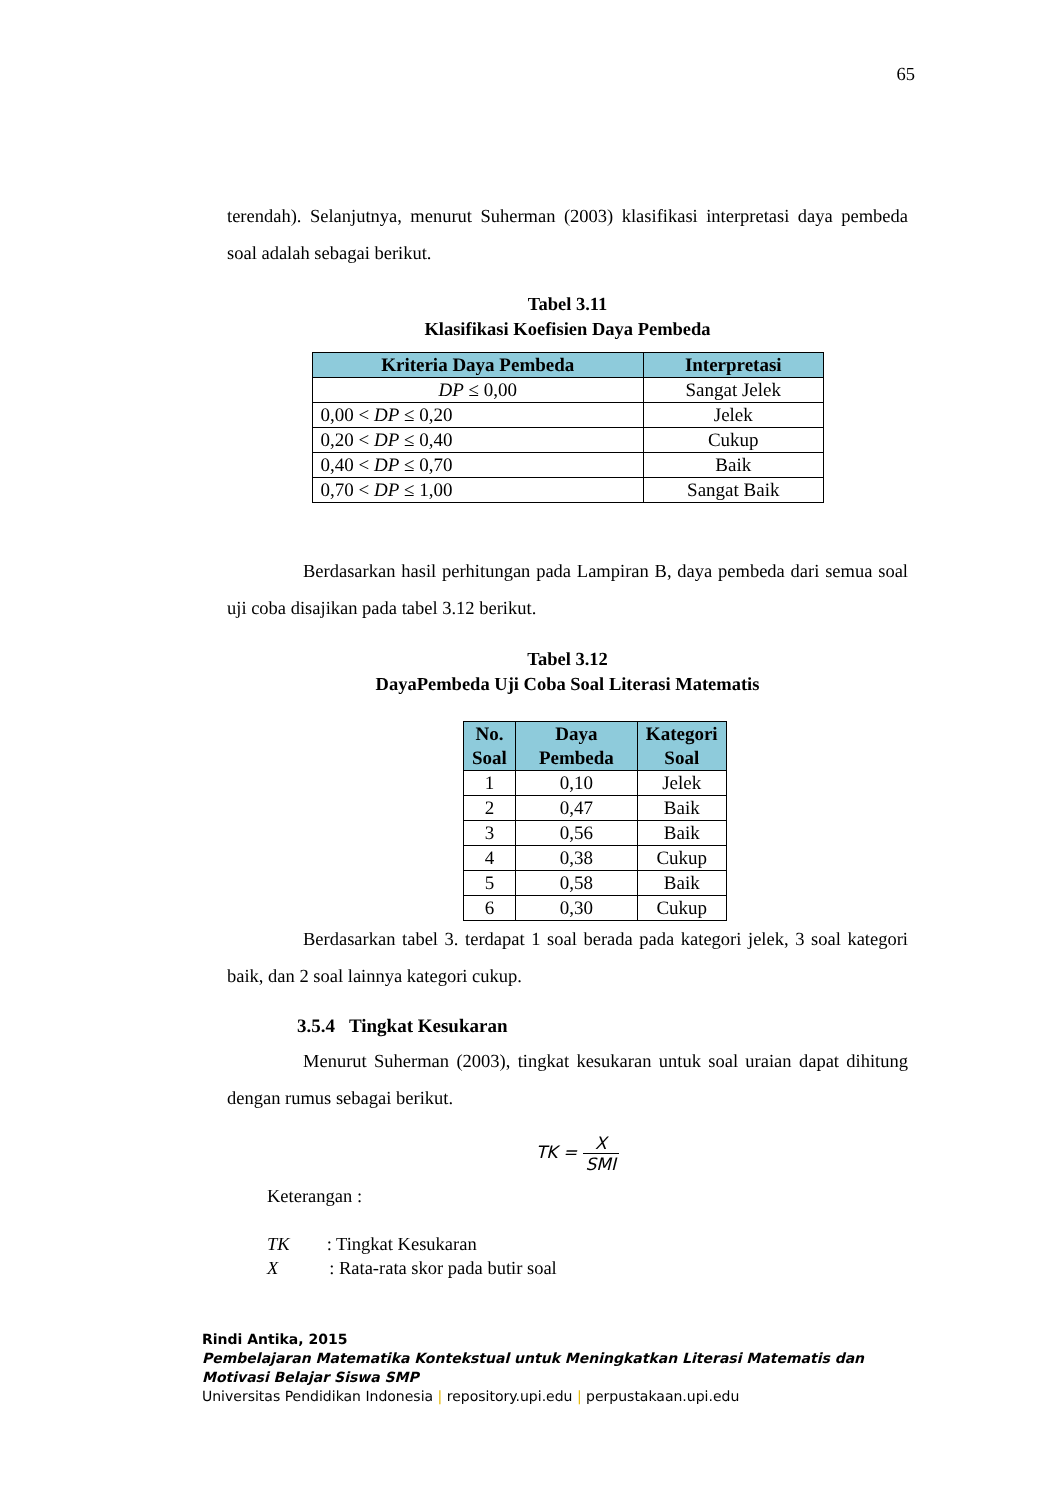65
terendah). Selanjutnya, menurut Suherman (2003) klasifikasi interpretasi daya pembeda soal adalah sebagai berikut.
Tabel 3.11
Klasifikasi Koefisien Daya Pembeda
| Kriteria Daya Pembeda | Interpretasi |
| --- | --- |
| DP ≤ 0,00 | Sangat Jelek |
| 0,00 < DP ≤ 0,20 | Jelek |
| 0,20 < DP ≤ 0,40 | Cukup |
| 0,40 < DP ≤ 0,70 | Baik |
| 0,70 < DP ≤ 1,00 | Sangat Baik |
Berdasarkan hasil perhitungan pada Lampiran B, daya pembeda dari semua soal uji coba disajikan pada tabel 3.12 berikut.
Tabel 3.12
DayaPembeda Uji Coba Soal Literasi Matematis
| No. Soal | Daya Pembeda | Kategori Soal |
| --- | --- | --- |
| 1 | 0,10 | Jelek |
| 2 | 0,47 | Baik |
| 3 | 0,56 | Baik |
| 4 | 0,38 | Cukup |
| 5 | 0,58 | Baik |
| 6 | 0,30 | Cukup |
Berdasarkan tabel 3. terdapat 1 soal berada pada kategori jelek, 3 soal kategori baik, dan 2 soal lainnya kategori cukup.
3.5.4 Tingkat Kesukaran
Menurut Suherman (2003), tingkat kesukaran untuk soal uraian dapat dihitung dengan rumus sebagai berikut.
TK = X SMI
Keterangan :
TK : Tingkat Kesukaran
X : Rata-rata skor pada butir soal
Rindi Antika, 2015
Pembelajaran Matematika Kontekstual untuk Meningkatkan Literasi Matematis dan
Motivasi Belajar Siswa SMP
Universitas Pendidikan Indonesia | repository.upi.edu | perpustakaan.upi.edu